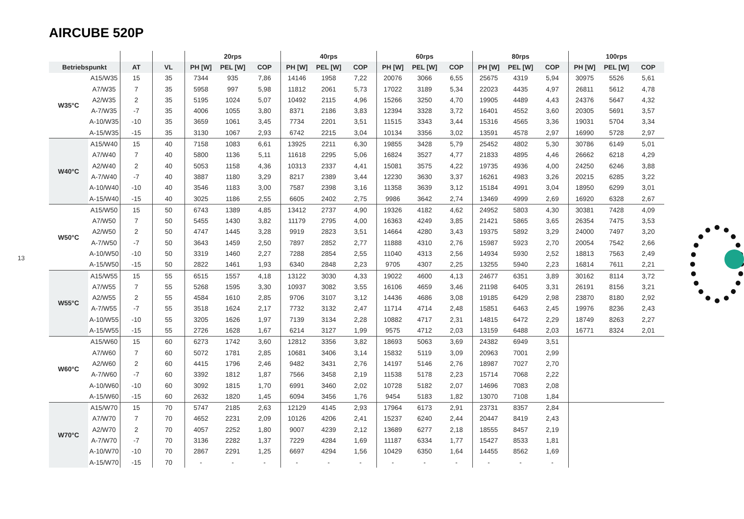AIRCUBE 520P
13
| | | | | 20rps | | | 40rps | | | 60rps | | | 80rps | | | 100rps | | |
| --- | --- | --- | --- | --- | --- | --- | --- | --- | --- | --- | --- | --- | --- | --- | --- | --- | --- | --- |
| Betriebspunkt | | AT | VL | PH [W] | PEL [W] | COP | PH [W] | PEL [W] | COP | PH [W] | PEL [W] | COP | PH [W] | PEL [W] | COP | PH [W] | PEL [W] | COP |
| W35°C | A15/W35 | 15 | 35 | 7344 | 935 | 7,86 | 14146 | 1958 | 7,22 | 20076 | 3066 | 6,55 | 25675 | 4319 | 5,94 | 30975 | 5526 | 5,61 |
| | A7/W35 | 7 | 35 | 5958 | 997 | 5,98 | 11812 | 2061 | 5,73 | 17022 | 3189 | 5,34 | 22023 | 4435 | 4,97 | 26811 | 5612 | 4,78 |
| | A2/W35 | 2 | 35 | 5195 | 1024 | 5,07 | 10492 | 2115 | 4,96 | 15266 | 3250 | 4,70 | 19905 | 4489 | 4,43 | 24376 | 5647 | 4,32 |
| | A-7/W35 | -7 | 35 | 4006 | 1055 | 3,80 | 8371 | 2186 | 3,83 | 12394 | 3328 | 3,72 | 16401 | 4552 | 3,60 | 20305 | 5691 | 3,57 |
| | A-10/W35 | -10 | 35 | 3659 | 1061 | 3,45 | 7734 | 2201 | 3,51 | 11515 | 3343 | 3,44 | 15316 | 4565 | 3,36 | 19031 | 5704 | 3,34 |
| | A-15/W35 | -15 | 35 | 3130 | 1067 | 2,93 | 6742 | 2215 | 3,04 | 10134 | 3356 | 3,02 | 13591 | 4578 | 2,97 | 16990 | 5728 | 2,97 |
| W40°C | A15/W40 | 15 | 40 | 7158 | 1083 | 6,61 | 13925 | 2211 | 6,30 | 19855 | 3428 | 5,79 | 25452 | 4802 | 5,30 | 30786 | 6149 | 5,01 |
| | A7/W40 | 7 | 40 | 5800 | 1136 | 5,11 | 11618 | 2295 | 5,06 | 16824 | 3527 | 4,77 | 21833 | 4895 | 4,46 | 26662 | 6218 | 4,29 |
| | A2/W40 | 2 | 40 | 5053 | 1158 | 4,36 | 10313 | 2337 | 4,41 | 15081 | 3575 | 4,22 | 19735 | 4936 | 4,00 | 24250 | 6246 | 3,88 |
| | A-7/W40 | -7 | 40 | 3887 | 1180 | 3,29 | 8217 | 2389 | 3,44 | 12230 | 3630 | 3,37 | 16261 | 4983 | 3,26 | 20215 | 6285 | 3,22 |
| | A-10/W40 | -10 | 40 | 3546 | 1183 | 3,00 | 7587 | 2398 | 3,16 | 11358 | 3639 | 3,12 | 15184 | 4991 | 3,04 | 18950 | 6299 | 3,01 |
| | A-15/W40 | -15 | 40 | 3025 | 1186 | 2,55 | 6605 | 2402 | 2,75 | 9986 | 3642 | 2,74 | 13469 | 4999 | 2,69 | 16920 | 6328 | 2,67 |
| W50°C | A15/W50 | 15 | 50 | 6743 | 1389 | 4,85 | 13412 | 2737 | 4,90 | 19326 | 4182 | 4,62 | 24952 | 5803 | 4,30 | 30381 | 7428 | 4,09 |
| | A7/W50 | 7 | 50 | 5455 | 1430 | 3,82 | 11179 | 2795 | 4,00 | 16363 | 4249 | 3,85 | 21421 | 5865 | 3,65 | 26354 | 7475 | 3,53 |
| | A2/W50 | 2 | 50 | 4747 | 1445 | 3,28 | 9919 | 2823 | 3,51 | 14664 | 4280 | 3,43 | 19375 | 5892 | 3,29 | 24000 | 7497 | 3,20 |
| | A-7/W50 | -7 | 50 | 3643 | 1459 | 2,50 | 7897 | 2852 | 2,77 | 11888 | 4310 | 2,76 | 15987 | 5923 | 2,70 | 20054 | 7542 | 2,66 |
| | A-10/W50 | -10 | 50 | 3319 | 1460 | 2,27 | 7288 | 2854 | 2,55 | 11040 | 4313 | 2,56 | 14934 | 5930 | 2,52 | 18813 | 7563 | 2,49 |
| | A-15/W50 | -15 | 50 | 2822 | 1461 | 1,93 | 6340 | 2848 | 2,23 | 9705 | 4307 | 2,25 | 13255 | 5940 | 2,23 | 16814 | 7611 | 2,21 |
| W55°C | A15/W55 | 15 | 55 | 6515 | 1557 | 4,18 | 13122 | 3030 | 4,33 | 19022 | 4600 | 4,13 | 24677 | 6351 | 3,89 | 30162 | 8114 | 3,72 |
| | A7/W55 | 7 | 55 | 5268 | 1595 | 3,30 | 10937 | 3082 | 3,55 | 16106 | 4659 | 3,46 | 21198 | 6405 | 3,31 | 26191 | 8156 | 3,21 |
| | A2/W55 | 2 | 55 | 4584 | 1610 | 2,85 | 9706 | 3107 | 3,12 | 14436 | 4686 | 3,08 | 19185 | 6429 | 2,98 | 23870 | 8180 | 2,92 |
| | A-7/W55 | -7 | 55 | 3518 | 1624 | 2,17 | 7732 | 3132 | 2,47 | 11714 | 4714 | 2,48 | 15851 | 6463 | 2,45 | 19976 | 8236 | 2,43 |
| | A-10/W55 | -10 | 55 | 3205 | 1626 | 1,97 | 7139 | 3134 | 2,28 | 10882 | 4717 | 2,31 | 14815 | 6472 | 2,29 | 18749 | 8263 | 2,27 |
| | A-15/W55 | -15 | 55 | 2726 | 1628 | 1,67 | 6214 | 3127 | 1,99 | 9575 | 4712 | 2,03 | 13159 | 6488 | 2,03 | 16771 | 8324 | 2,01 |
| W60°C | A15/W60 | 15 | 60 | 6273 | 1742 | 3,60 | 12812 | 3356 | 3,82 | 18693 | 5063 | 3,69 | 24382 | 6949 | 3,51 | | | |
| | A7/W60 | 7 | 60 | 5072 | 1781 | 2,85 | 10681 | 3406 | 3,14 | 15832 | 5119 | 3,09 | 20963 | 7001 | 2,99 | | | |
| | A2/W60 | 2 | 60 | 4415 | 1796 | 2,46 | 9482 | 3431 | 2,76 | 14197 | 5146 | 2,76 | 18987 | 7027 | 2,70 | | | |
| | A-7/W60 | -7 | 60 | 3392 | 1812 | 1,87 | 7566 | 3458 | 2,19 | 11538 | 5178 | 2,23 | 15714 | 7068 | 2,22 | | | |
| | A-10/W60 | -10 | 60 | 3092 | 1815 | 1,70 | 6991 | 3460 | 2,02 | 10728 | 5182 | 2,07 | 14696 | 7083 | 2,08 | | | |
| | A-15/W60 | -15 | 60 | 2632 | 1820 | 1,45 | 6094 | 3456 | 1,76 | 9454 | 5183 | 1,82 | 13070 | 7108 | 1,84 | | | |
| W70°C | A15/W70 | 15 | 70 | 5747 | 2185 | 2,63 | 12129 | 4145 | 2,93 | 17964 | 6173 | 2,91 | 23731 | 8357 | 2,84 | | | |
| | A7/W70 | 7 | 70 | 4652 | 2231 | 2,09 | 10126 | 4206 | 2,41 | 15237 | 6240 | 2,44 | 20447 | 8419 | 2,43 | | | |
| | A2/W70 | 2 | 70 | 4057 | 2252 | 1,80 | 9007 | 4239 | 2,12 | 13689 | 6277 | 2,18 | 18555 | 8457 | 2,19 | | | |
| | A-7/W70 | -7 | 70 | 3136 | 2282 | 1,37 | 7229 | 4284 | 1,69 | 11187 | 6334 | 1,77 | 15427 | 8533 | 1,81 | | | |
| | A-10/W70 | -10 | 70 | 2867 | 2291 | 1,25 | 6697 | 4294 | 1,56 | 10429 | 6350 | 1,64 | 14455 | 8562 | 1,69 | | | |
| | A-15/W70 | -15 | 70 | - | - | - | - | - | - | - | - | - | - | - | - | | | |